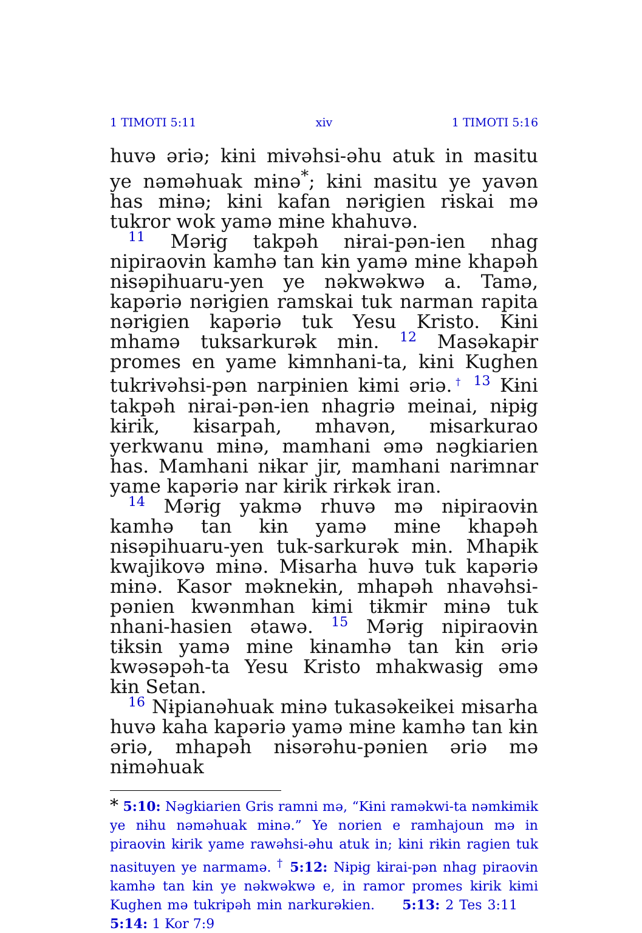1 TIMOTI 5:11 xiv 1 TIMOTI 5:16
huvə əriə; kɨni mɨvəhsi-əhu atuk in masitu ye nəməhuak mɨnə<sup>*</sup>; kɨni masitu ye yavən has mɨnə; kɨni kafan nərɨgien rɨskai mə tukror wok yamə mɨne khahuvə.
11 Mərɨg takpəh nɨrai-pən-ien nhag nipiraovɨn kamhə tan kɨn yamə mɨne khapəh nɨsəpihuaru-yen ye nəkwəkwə a. Tamə, kapəriə nərɨgien ramskai tuk narman rapita nərɨgien kapəriə tuk Yesu Kristo. Kɨni mhamə tuksarkurək mɨn. 12 Masəkapɨr promes en yame kɨmnhani-ta, kɨni Kughen tukrɨvəhsi-pən narpɨnien kɨmi əriə.<sup>†</sup> 13 Kɨni takpəh nɨrai-pən-ien nhagriə meinai, nɨpɨg kɨrik, kɨsarpah, mhavən, mɨsarkurao yerkwanu mɨnə, mamhani əmə nəgkiarien has. Mamhani nɨkar jir, mamhani narɨmnar yame kapəriə nar kɨrik rɨrkək iran.
14 Mərɨg yakmə rhuvə mə nɨpiraovɨn kamhə tan kɨn yamə mɨne khapəh nɨsəpihuaru-yen tuk-sarkurək mɨn. Mhapɨk kwajikovə mɨnə. Mɨsarha huvə tuk kapəriə mɨnə. Kasor məknekɨn, mhapəh nhavəhsi-pənien kwənmhan kɨmi tɨkmɨr mɨnə tuk nhani-hasien ətawə. 15 Mərɨg nipiraovɨn tɨksɨn yamə mɨne kɨnamhə tan kɨn əriə kwəsəpəh-ta Yesu Kristo mhakwasɨg əmə kɨn Setan.
16 Nɨpianəhuak mɨnə tukasəkeikei mɨsarha huvə kaha kapəriə yamə mɨne kamhə tan kɨn əriə, mhapəh nɨsərəhu-pənien əriə mə nɨməhuak
* 5:10: Nəgkiarien Gris ramni mə, “Kɨni raməkwi-ta nəmkɨmɨk ye nɨhu nəməhuak mɨnə.” Ye norien e ramhajoun mə in piraovɨn kɨrik yame rawəhsi-əhu atuk in; kɨni rɨkɨn ragien tuk nasituyen ye narmamə. <sup>†</sup> 5:12: Nɨpɨg kɨrai-pən nhag piraovɨn kamhə tan kɨn ye nəkwəkwə e, in ramor promes kɨrik kɨmi Kughen mə tukrɨpəh mɨn narkurəkien. 5:13: 2 Tes 3:11 5:14: 1 Kor 7:9